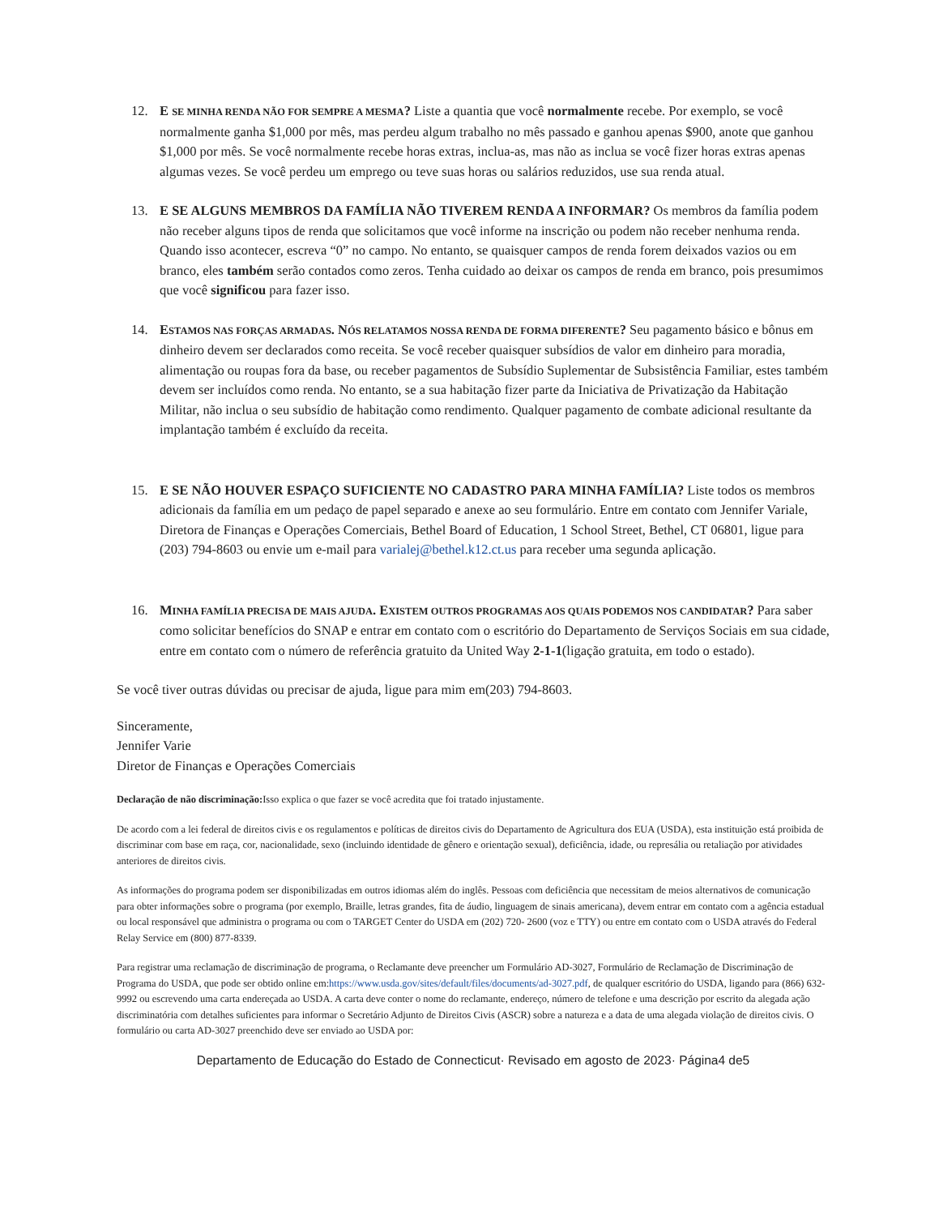12. E SE MINHA RENDA NÃO FOR SEMPRE A MESMA? Liste a quantia que você normalmente recebe. Por exemplo, se você normalmente ganha $1,000 por mês, mas perdeu algum trabalho no mês passado e ganhou apenas $900, anote que ganhou $1,000 por mês. Se você normalmente recebe horas extras, inclua-as, mas não as inclua se você fizer horas extras apenas algumas vezes. Se você perdeu um emprego ou teve suas horas ou salários reduzidos, use sua renda atual.
13. E SE ALGUNS MEMBROS DA FAMÍLIA NÃO TIVEREM RENDA A INFORMAR? Os membros da família podem não receber alguns tipos de renda que solicitamos que você informe na inscrição ou podem não receber nenhuma renda. Quando isso acontecer, escreva “0” no campo. No entanto, se quaisquer campos de renda forem deixados vazios ou em branco, eles também serão contados como zeros. Tenha cuidado ao deixar os campos de renda em branco, pois presumimos que você significou para fazer isso.
14. ESTAMOS NAS FORÇAS ARMADAS. NÓS RELATAMOS NOSSA RENDA DE FORMA DIFERENTE? Seu pagamento básico e bônus em dinheiro devem ser declarados como receita. Se você receber quaisquer subsídios de valor em dinheiro para moradia, alimentação ou roupas fora da base, ou receber pagamentos de Subsídio Suplementar de Subsistência Familiar, estes também devem ser incluídos como renda. No entanto, se a sua habitação fizer parte da Iniciativa de Privatização da Habitação Militar, não inclua o seu subsídio de habitação como rendimento. Qualquer pagamento de combate adicional resultante da implantação também é excluído da receita.
15. E SE NÃO HOUVER ESPAÇO SUFICIENTE NO CADASTRO PARA MINHA FAMÍLIA? Liste todos os membros adicionais da família em um pedaço de papel separado e anexe ao seu formulário. Entre em contato com Jennifer Variale, Diretora de Finanças e Operações Comerciais, Bethel Board of Education, 1 School Street, Bethel, CT 06801, ligue para (203) 794-8603 ou envie um e-mail para varialej@bethel.k12.ct.us para receber uma segunda aplicação.
16. MINHA FAMÍLIA PRECISA DE MAIS AJUDA. EXISTEM OUTROS PROGRAMAS AOS QUAIS PODEMOS NOS CANDIDATAR? Para saber como solicitar benefícios do SNAP e entrar em contato com o escritório do Departamento de Serviços Sociais em sua cidade, entre em contato com o número de referência gratuito da United Way 2-1-1(ligação gratuita, em todo o estado).
Se você tiver outras dúvidas ou precisar de ajuda, ligue para mim em(203) 794-8603.
Sinceramente,
Jennifer Varie
Diretor de Finanças e Operações Comerciais
Declaração de não discriminação: Isso explica o que fazer se você acredita que foi tratado injustamente.
De acordo com a lei federal de direitos civis e os regulamentos e políticas de direitos civis do Departamento de Agricultura dos EUA (USDA), esta instituição está proibida de discriminar com base em raça, cor, nacionalidade, sexo (incluindo identidade de gênero e orientação sexual), deficiência, idade, ou represália ou retaliação por atividades anteriores de direitos civis.
As informações do programa podem ser disponibilizadas em outros idiomas além do inglês. Pessoas com deficiência que necessitam de meios alternativos de comunicação para obter informações sobre o programa (por exemplo, Braille, letras grandes, fita de áudio, linguagem de sinais americana), devem entrar em contato com a agência estadual ou local responsável que administra o programa ou com o TARGET Center do USDA em (202) 720- 2600 (voz e TTY) ou entre em contato com o USDA através do Federal Relay Service em (800) 877-8339.
Para registrar uma reclamação de discriminação de programa, o Reclamante deve preencher um Formulário AD-3027, Formulário de Reclamação de Discriminação de Programa do USDA, que pode ser obtido online em:https://www.usda.gov/sites/default/files/documents/ad-3027.pdf, de qualquer escritório do USDA, ligando para (866) 632-9992 ou escrevendo uma carta endereçada ao USDA. A carta deve conter o nome do reclamante, endereço, número de telefone e uma descrição por escrito da alegada ação discriminatória com detalhes suficientes para informar o Secretário Adjunto de Direitos Civis (ASCR) sobre a natureza e a data de uma alegada violação de direitos civis. O formulário ou carta AD-3027 preenchido deve ser enviado ao USDA por:
Departamento de Educação do Estado de Connecticut· Revisado em agosto de 2023· Página4 de5